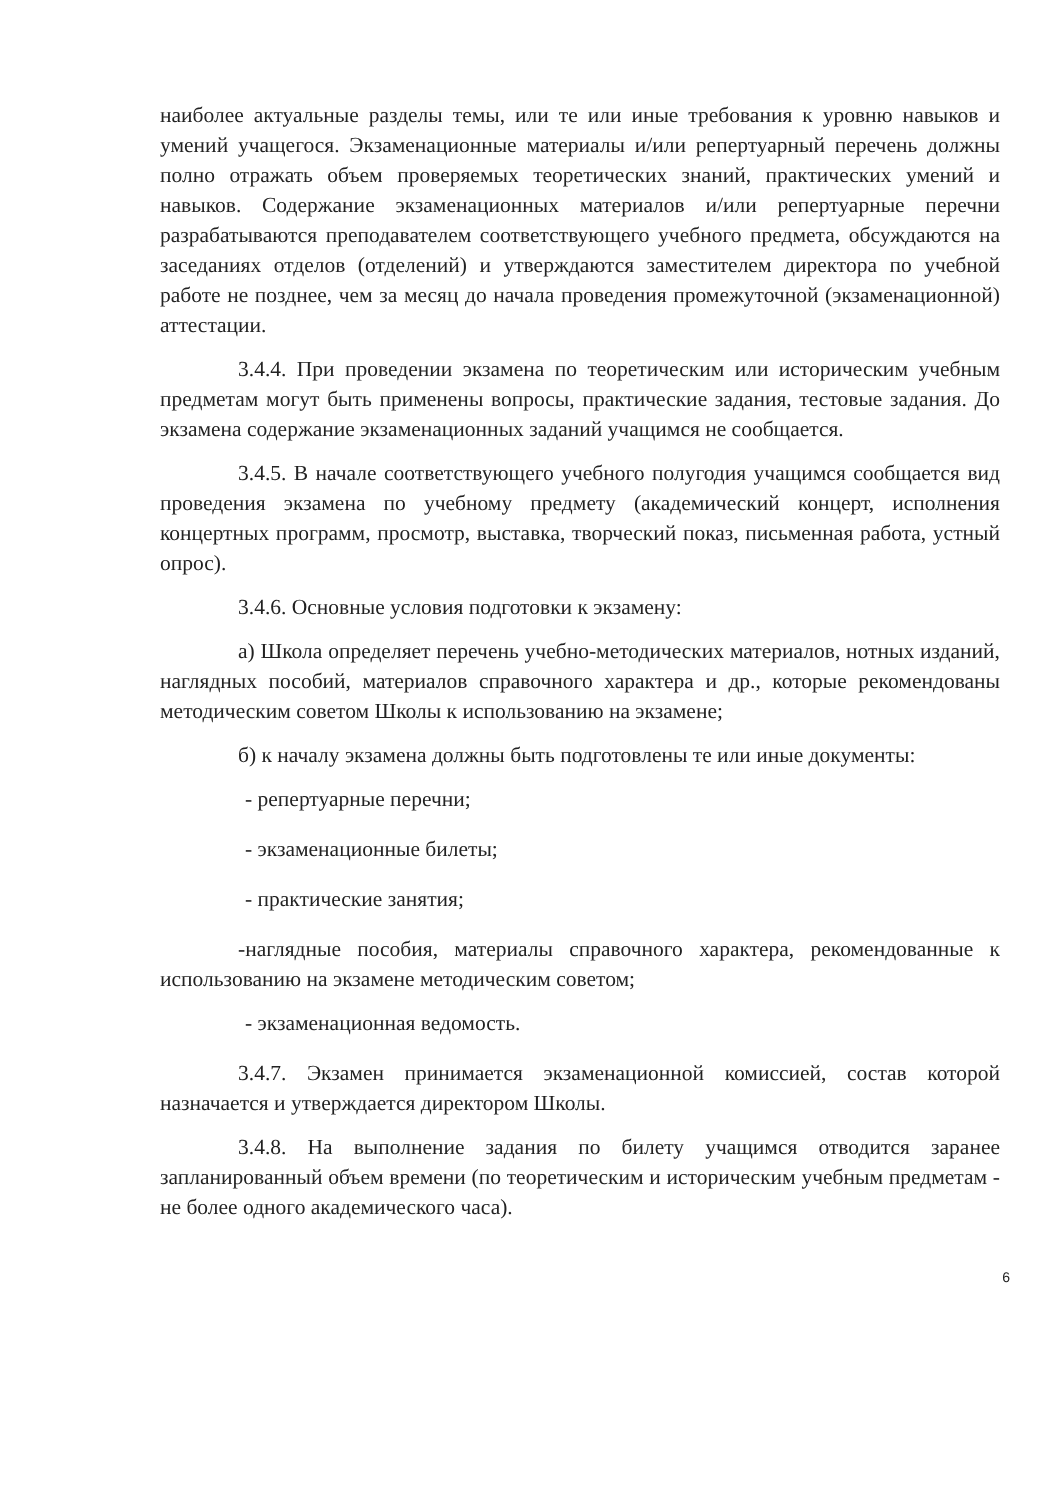наиболее актуальные разделы темы, или те или иные требования к уровню навыков и умений учащегося. Экзаменационные материалы и/или репертуарный перечень должны полно отражать объем проверяемых теоретических знаний, практических умений и навыков. Содержание экзаменационных материалов и/или репертуарные перечни разрабатываются преподавателем соответствующего учебного предмета, обсуждаются на заседаниях отделов (отделений) и утверждаются заместителем директора по учебной работе не позднее, чем за месяц до начала проведения промежуточной (экзаменационной) аттестации.
3.4.4. При проведении экзамена по теоретическим или историческим учебным предметам могут быть применены вопросы, практические задания, тестовые задания. До экзамена содержание экзаменационных заданий учащимся не сообщается.
3.4.5. В начале соответствующего учебного полугодия учащимся сообщается вид проведения экзамена по учебному предмету (академический концерт, исполнения концертных программ, просмотр, выставка, творческий показ, письменная работа, устный опрос).
3.4.6. Основные условия подготовки к экзамену:
а) Школа определяет перечень учебно-методических материалов, нотных изданий, наглядных пособий, материалов справочного характера и др., которые рекомендованы методическим советом Школы к использованию на экзамене;
б) к началу экзамена должны быть подготовлены те или иные документы:
- репертуарные перечни;
- экзаменационные билеты;
- практические занятия;
-наглядные пособия, материалы справочного характера, рекомендованные к использованию на экзамене методическим советом;
- экзаменационная ведомость.
3.4.7. Экзамен принимается экзаменационной комиссией, состав которой назначается и утверждается директором Школы.
3.4.8. На выполнение задания по билету учащимся отводится заранее запланированный объем времени (по теоретическим и историческим учебным предметам - не более одного академического часа).
6